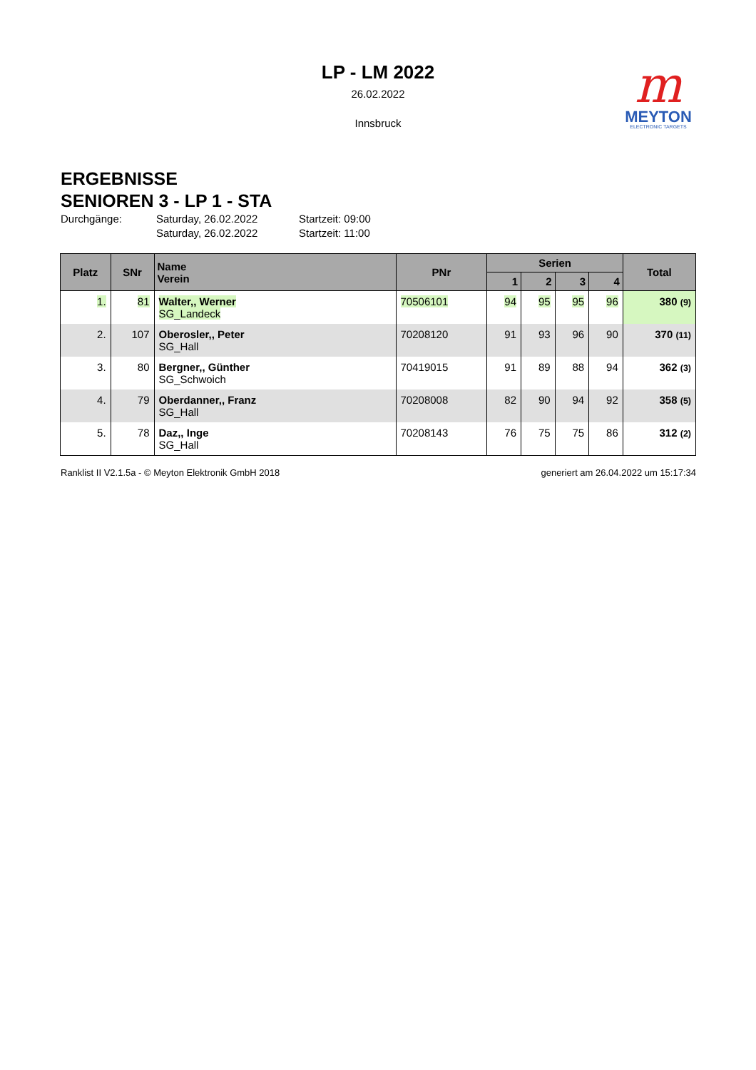m
MEYTON
ELECTRONIC TARGETS
LP - LM 2022
26.02.2022
Innsbruck
ERGEBNISSE
SENIOREN 3 - LP 1 - STA
Durchgänge: Saturday, 26.02.2022 Startzeit: 09:00 Saturday, 26.02.2022 Startzeit: 11:00
| Platz | SNr | Name Verein | PNr | Serien | | | | Total |
| --- | --- | --- | --- | --- | --- | --- | --- | --- |
| | | | | 1 | 2 | 3 | 4 | |
| 1. | 81 | Walter,, Werner SG_Landeck | 70506101 | 94 | 95 | 95 | 96 | 380 (9) |
| 2. | 107 | Oberosler,, Peter SG_Hall | 70208120 | 91 | 93 | 96 | 90 | 370 (11) |
| 3. | 80 | Bergner,, Günther SG_Schwoich | 70419015 | 91 | 89 | 88 | 94 | 362 (3) |
| 4. | 79 | Oberdanner,, Franz SG_Hall | 70208008 | 82 | 90 | 94 | 92 | 358 (5) |
| 5. | 78 | Daz,, Inge SG_Hall | 70208143 | 76 | 75 | 75 | 86 | 312 (2) |
Ranklist II V2.1.5a - © Meyton Elektronik GmbH 2018 generiert am 26.04.2022 um 15:17:34